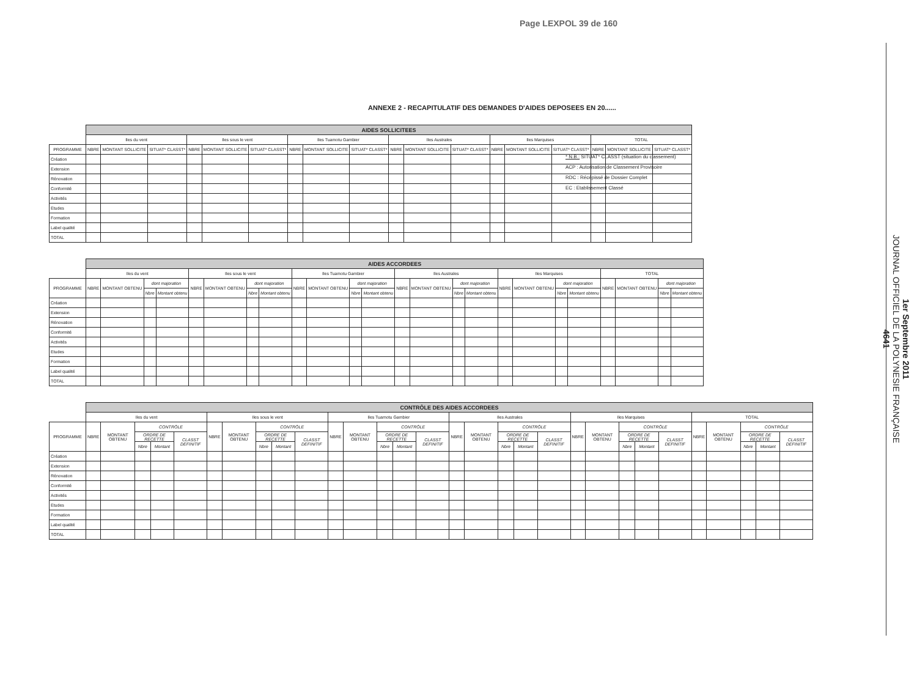Page LEXPOL 39 de 160
1er Septembre 2011
JOURNAL OFFICIEL DE LA POLYNESIE FRANÇAISE
4641
ANNEXE 2 - RECAPITULATIF DES DEMANDES D'AIDES DEPOSEES EN 20......
| | AIDES SOLLICITEES | | | | | | | | | | | | | | | | | |
| | Iles du vent | | | Iles sous le vent | | | Iles Tuamotu Gambier | | | Iles Australes | | | Iles Marquises | | | TOTAL | | |
| PROGRAMME | NBRE | MONTANT SOLLICITE | SITUAT* CLASST* | NBRE | MONTANT SOLLICITE | SITUAT* CLASST* | NBRE | MONTANT SOLLICITE | SITUAT* CLASST* | NBRE | MONTANT SOLLICITE | SITUAT* CLASST* | NBRE | MONTANT SOLLICITE | SITUAT* CLASST* | NBRE | MONTANT SOLLICITE | SITUAT* CLASST* |
| Création | | | | | | | | | | | | | | | | | | |
| Extension | | | | | | | | | | | | | | | | | | |
| Rénovation | | | | | | | | | | | | | | | | | | |
| Conformité | | | | | | | | | | | | | | | | | | |
| Activités | | | | | | | | | | | | | | | | | | |
| Etudes | | | | | | | | | | | | | | | | | | |
| Formation | | | | | | | | | | | | | | | | | | |
| Label qualité | | | | | | | | | | | | | | | | | | |
| TOTAL | | | | | | | | | | | | | | | | | | |
| | AIDES ACCORDEES | | | | | | | | | | | | | | | | | | | | | | | |
| | Iles du vent | | | | Iles sous le vent | | | | Iles Tuamotu Gambier | | | | Iles Australes | | | | Iles Marquises | | | | TOTAL | | | |
| PROGRAMME | NBRE | MONTANT OBTENU | dont majoration | | NBRE | MONTANT OBTENU | dont majoration | | NBRE | MONTANT OBTENU | dont majoration | | NBRE | MONTANT OBTENU | dont majoration | | NBRE | MONTANT OBTENU | dont majoration | | NBRE | MONTANT OBTENU | dont majoration | |
| | | | Nbre | Montant obtenu | | | Nbre | Montant obtenu | | | Nbre | Montant obtenu | | | Nbre | Montant obtenu | | | Nbre | Montant obtenu | | | Nbre | Montant obtenu |
| Création | | | | | | | | | | | | | | | | | | | | | | | | |
| Extension | | | | | | | | | | | | | | | | | | | | | | | | |
| Rénovation | | | | | | | | | | | | | | | | | | | | | | | | |
| Conformité | | | | | | | | | | | | | | | | | | | | | | | | |
| Activités | | | | | | | | | | | | | | | | | | | | | | | | |
| Etudes | | | | | | | | | | | | | | | | | | | | | | | | |
| Formation | | | | | | | | | | | | | | | | | | | | | | | | |
| Label qualité | | | | | | | | | | | | | | | | | | | | | | | | |
| TOTAL | | | | | | | | | | | | | | | | | | | | | | | | |
| | CONTRÔLE DES AIDES ACCORDEES | | | | | | | | | | | | | | | | | | | | | | | | | | | | | |
| | Iles du vent | | | | | Iles sous le vent | | | | | Iles Tuamotu Gambier | | | | | Iles Australes | | | | | Iles Marquises | | | | | TOTAL | | | | |
| PROGRAMME | NBRE | MONTANT OBTENU | CONTRÔLE | | | NBRE | MONTANT OBTENU | CONTRÔLE | | | NBRE | MONTANT OBTENU | CONTRÔLE | | | NBRE | MONTANT OBTENU | CONTRÔLE | | | NBRE | MONTANT OBTENU | CONTRÔLE | | | NBRE | MONTANT OBTENU | CONTRÔLE | | |
| | | | ORDRE DE RECETTE | | CLASST DEFINITIF | | | ORDRE DE RECETTE | | CLASST DEFINITIF | | | ORDRE DE RECETTE | | CLASST DEFINITIF | | | ORDRE DE RECETTE | | CLASST DEFINITIF | | | ORDRE DE RECETTE | | CLASST DEFINITIF | | | ORDRE DE RECETTE | | CLASST DEFINITIF |
| | | | Nbre | Montant | | | | Nbre | Montant | | | | Nbre | Montant | | | | Nbre | Montant | | | | Nbre | Montant | | | | Nbre | Montant | |
| Création | | | | | | | | | | | | | | | | | | | | | | | | | | | | | | |
| Extension | | | | | | | | | | | | | | | | | | | | | | | | | | | | | | |
| Rénovation | | | | | | | | | | | | | | | | | | | | | | | | | | | | | | |
| Conformité | | | | | | | | | | | | | | | | | | | | | | | | | | | | | | |
| Activités | | | | | | | | | | | | | | | | | | | | | | | | | | | | | | |
| Etudes | | | | | | | | | | | | | | | | | | | | | | | | | | | | | | |
| Formation | | | | | | | | | | | | | | | | | | | | | | | | | | | | | | |
| Label qualité | | | | | | | | | | | | | | | | | | | | | | | | | | | | | | |
| TOTAL | | | | | | | | | | | | | | | | | | | | | | | | | | | | | | |
* N.B.: SITUAT* CLASST (situation du classement)
ACP : Autorisation de Classement Provisoire
RDC : Récépissé de Dossier Complet
EC : Etablissement Classé